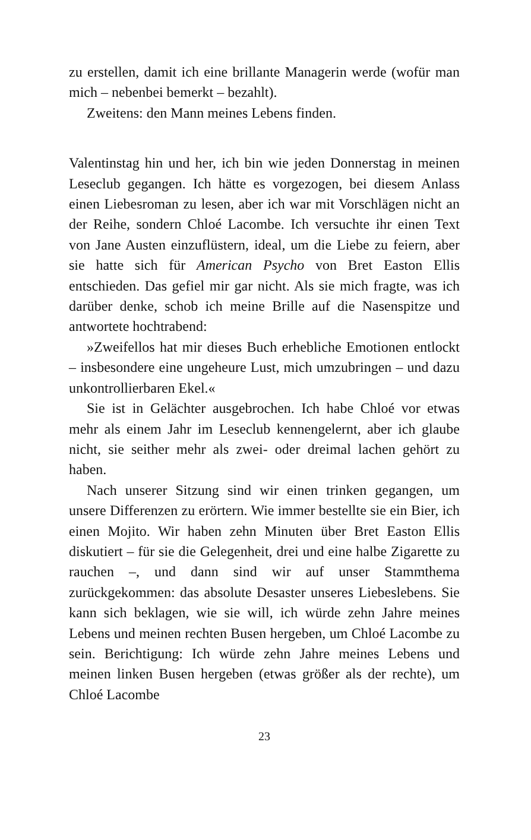zu erstellen, damit ich eine brillante Managerin werde (wofür man mich – nebenbei bemerkt – bezahlt).
Zweitens: den Mann meines Lebens finden.
Valentinstag hin und her, ich bin wie jeden Donnerstag in meinen Leseclub gegangen. Ich hätte es vorgezogen, bei diesem Anlass einen Liebesroman zu lesen, aber ich war mit Vorschlägen nicht an der Reihe, sondern Chloé Lacombe. Ich versuchte ihr einen Text von Jane Austen einzuflüstern, ideal, um die Liebe zu feiern, aber sie hatte sich für American Psycho von Bret Easton Ellis entschieden. Das gefiel mir gar nicht. Als sie mich fragte, was ich darüber denke, schob ich meine Brille auf die Nasenspitze und antwortete hochtrabend:
»Zweifellos hat mir dieses Buch erhebliche Emotionen entlockt – insbesondere eine ungeheure Lust, mich umzubringen – und dazu unkontrollierbaren Ekel.«
Sie ist in Gelächter ausgebrochen. Ich habe Chloé vor etwas mehr als einem Jahr im Leseclub kennengelernt, aber ich glaube nicht, sie seither mehr als zwei- oder dreimal lachen gehört zu haben.
Nach unserer Sitzung sind wir einen trinken gegangen, um unsere Differenzen zu erörtern. Wie immer bestellte sie ein Bier, ich einen Mojito. Wir haben zehn Minuten über Bret Easton Ellis diskutiert – für sie die Gelegenheit, drei und eine halbe Zigarette zu rauchen –, und dann sind wir auf unser Stammthema zurückgekommen: das absolute Desaster unseres Liebeslebens. Sie kann sich beklagen, wie sie will, ich würde zehn Jahre meines Lebens und meinen rechten Busen hergeben, um Chloé Lacombe zu sein. Berichtigung: Ich würde zehn Jahre meines Lebens und meinen linken Busen hergeben (etwas größer als der rechte), um Chloé Lacombe
23